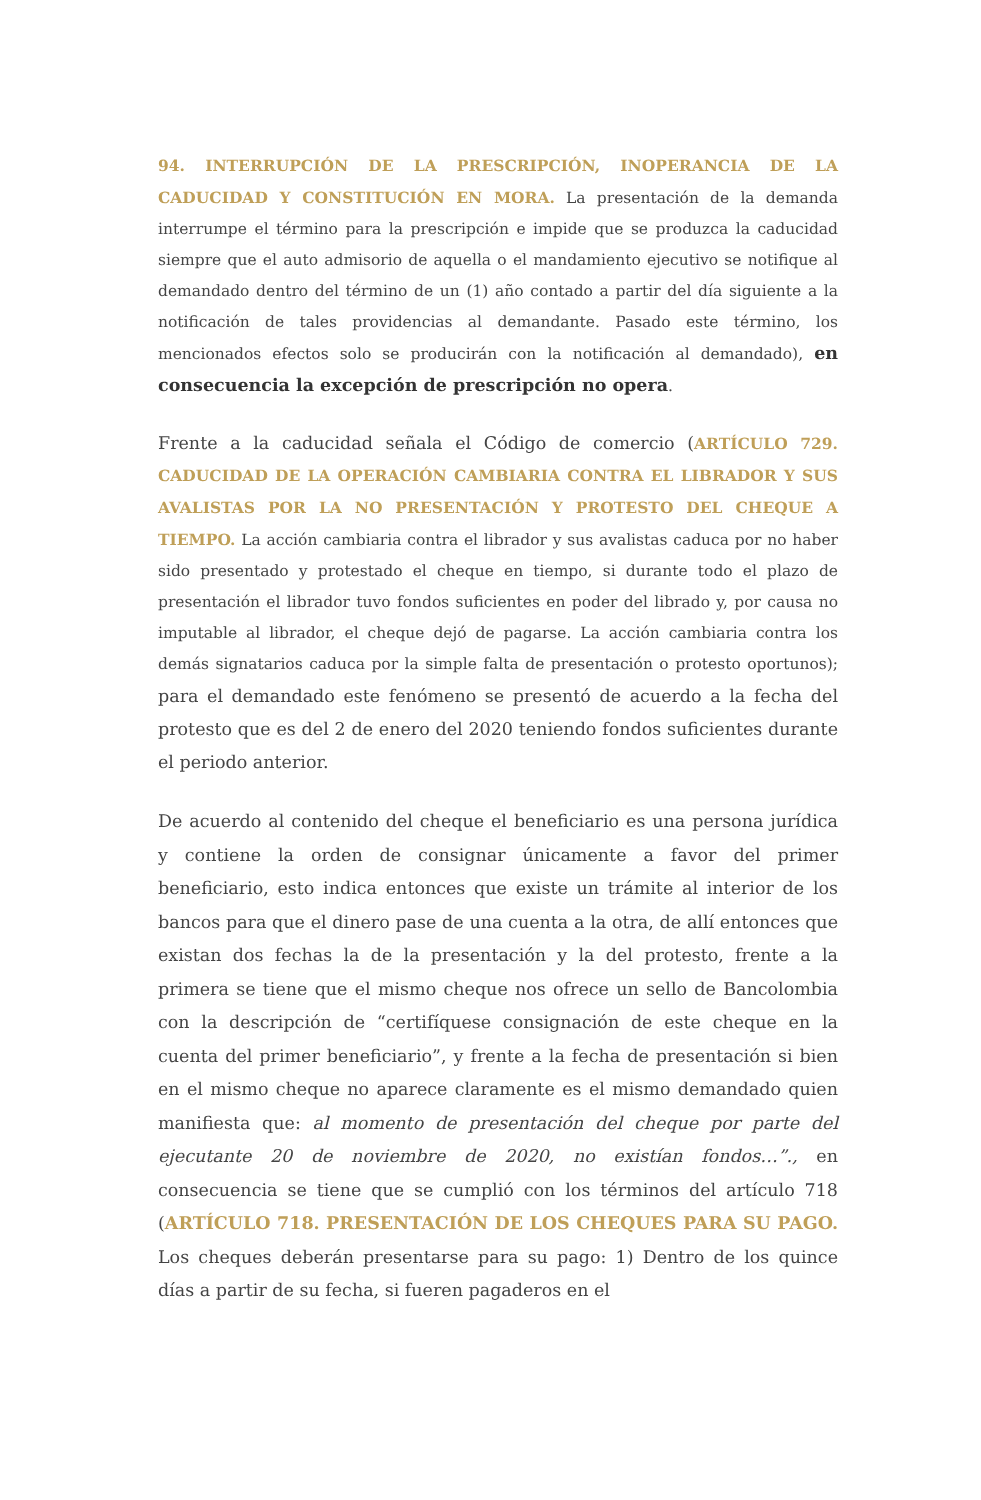94. INTERRUPCIÓN DE LA PRESCRIPCIÓN, INOPERANCIA DE LA CADUCIDAD Y CONSTITUCIÓN EN MORA. La presentación de la demanda interrumpe el término para la prescripción e impide que se produzca la caducidad siempre que el auto admisorio de aquella o el mandamiento ejecutivo se notifique al demandado dentro del término de un (1) año contado a partir del día siguiente a la notificación de tales providencias al demandante. Pasado este término, los mencionados efectos solo se producirán con la notificación al demandado), en consecuencia la excepción de prescripción no opera.
Frente a la caducidad señala el Código de comercio (ARTÍCULO 729. CADUCIDAD DE LA OPERACIÓN CAMBIARIA CONTRA EL LIBRADOR Y SUS AVALISTAS POR LA NO PRESENTACIÓN Y PROTESTO DEL CHEQUE A TIEMPO. La acción cambiaria contra el librador y sus avalistas caduca por no haber sido presentado y protestado el cheque en tiempo, si durante todo el plazo de presentación el librador tuvo fondos suficientes en poder del librado y, por causa no imputable al librador, el cheque dejó de pagarse. La acción cambiaria contra los demás signatarios caduca por la simple falta de presentación o protesto oportunos); para el demandado este fenómeno se presentó de acuerdo a la fecha del protesto que es del 2 de enero del 2020 teniendo fondos suficientes durante el periodo anterior.
De acuerdo al contenido del cheque el beneficiario es una persona jurídica y contiene la orden de consignar únicamente a favor del primer beneficiario, esto indica entonces que existe un trámite al interior de los bancos para que el dinero pase de una cuenta a la otra, de allí entonces que existan dos fechas la de la presentación y la del protesto, frente a la primera se tiene que el mismo cheque nos ofrece un sello de Bancolombia con la descripción de “certifíquese consignación de este cheque en la cuenta del primer beneficiario”, y frente a la fecha de presentación si bien en el mismo cheque no aparece claramente es el mismo demandado quien manifiesta que: al momento de presentación del cheque por parte del ejecutante 20 de noviembre de 2020, no existían fondos…”., en consecuencia se tiene que se cumplió con los términos del artículo 718 (ARTÍCULO 718. PRESENTACIÓN DE LOS CHEQUES PARA SU PAGO. Los cheques deberán presentarse para su pago: 1) Dentro de los quince días a partir de su fecha, si fueren pagaderos en el